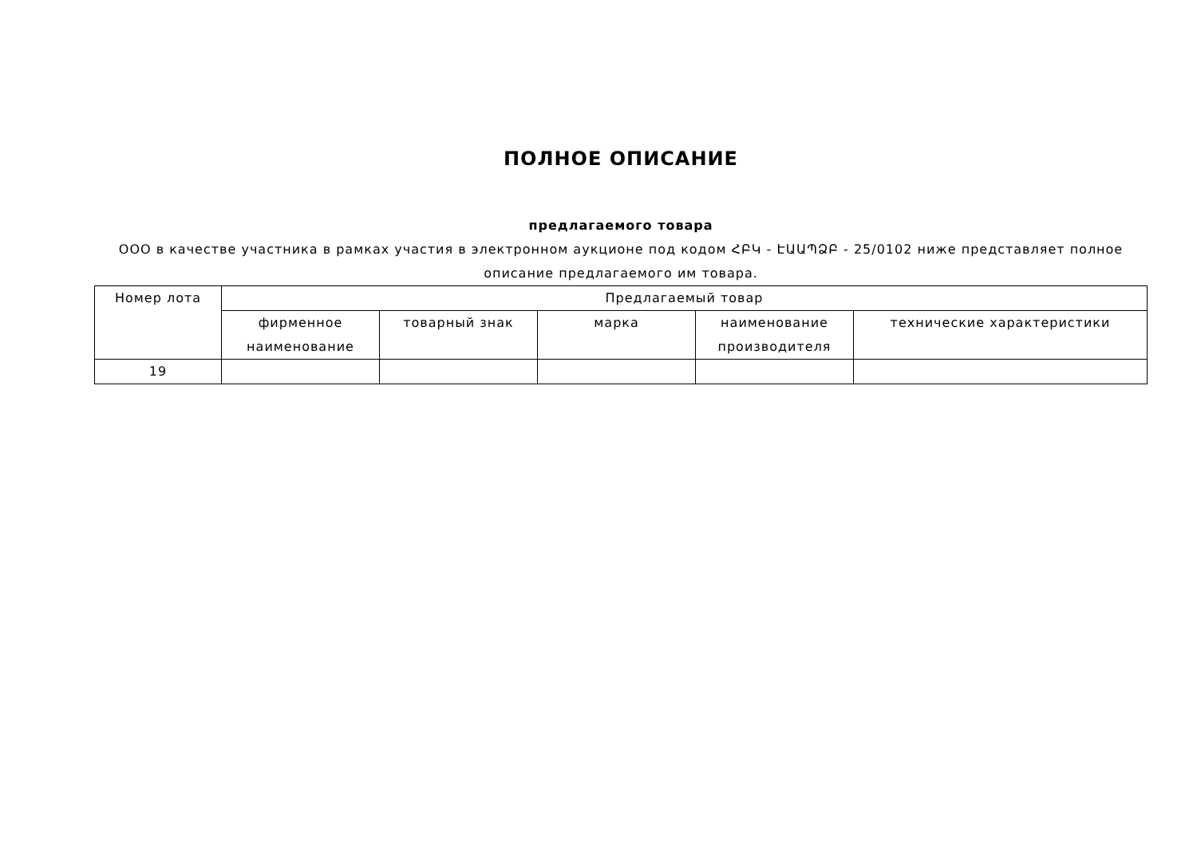ПОЛНОЕ ОПИСАНИЕ
предлагаемого товара
ООО в качестве участника в рамках участия в электронном аукционе под кодом ՀԲԿ - ԷԱԱՊՁԲ - 25/0102 ниже представляет полное описание предлагаемого им товара.
| Номер лота | Предлагаемый товар | | | | |
| --- | --- | --- | --- | --- | --- |
| | фирменное наименование | товарный знак | марка | наименование производителя | технические характеристики |
| 19 | | | | | |